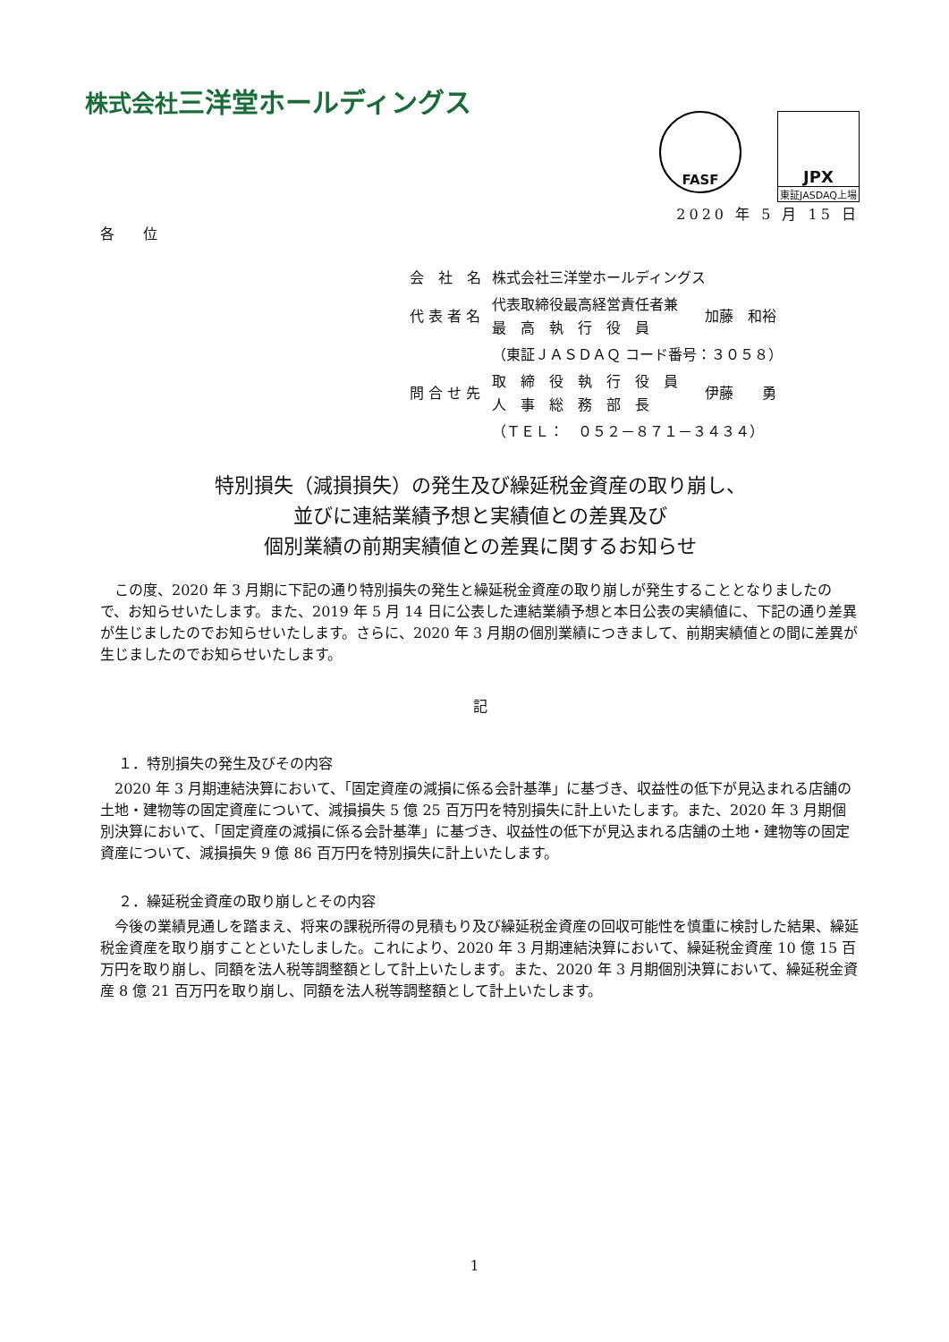株式会社三洋堂ホールディングス
FASF
JPX
東証JASDAQ上場
2020 年 5 月 15 日
各　　位
| 会 社 名 | 株式会社三洋堂ホールディングス | |
| 代 表 者 名 | 代表取締役最高経営責任者兼 最 高 執 行 役 員 | 加藤 和裕 |
| | （東証ＪＡＳＤＡＱ コード番号：３０５８） | |
| 問 合 せ 先 | 取 締 役 執 行 役 員 人 事 総 務 部 長 | 伊藤 勇 |
| | （ＴＥＬ： ０５２－８７１－３４３４） | |
特別損失（減損損失）の発生及び繰延税金資産の取り崩し、
並びに連結業績予想と実績値との差異及び
個別業績の前期実績値との差異に関するお知らせ
　この度、2020 年 3 月期に下記の通り特別損失の発生と繰延税金資産の取り崩しが発生することとなりましたので、お知らせいたします。また、2019 年 5 月 14 日に公表した連結業績予想と本日公表の実績値に、下記の通り差異が生じましたのでお知らせいたします。さらに、2020 年 3 月期の個別業績につきまして、前期実績値との間に差異が生じましたのでお知らせいたします。
記
１．特別損失の発生及びその内容
　2020 年 3 月期連結決算において、「固定資産の減損に係る会計基準」に基づき、収益性の低下が見込まれる店舗の土地・建物等の固定資産について、減損損失 5 億 25 百万円を特別損失に計上いたします。また、2020 年 3 月期個別決算において、「固定資産の減損に係る会計基準」に基づき、収益性の低下が見込まれる店舗の土地・建物等の固定資産について、減損損失 9 億 86 百万円を特別損失に計上いたします。
２．繰延税金資産の取り崩しとその内容
　今後の業績見通しを踏まえ、将来の課税所得の見積もり及び繰延税金資産の回収可能性を慎重に検討した結果、繰延税金資産を取り崩すことといたしました。これにより、2020 年 3 月期連結決算において、繰延税金資産 10 億 15 百万円を取り崩し、同額を法人税等調整額として計上いたします。また、2020 年 3 月期個別決算において、繰延税金資産 8 億 21 百万円を取り崩し、同額を法人税等調整額として計上いたします。
1